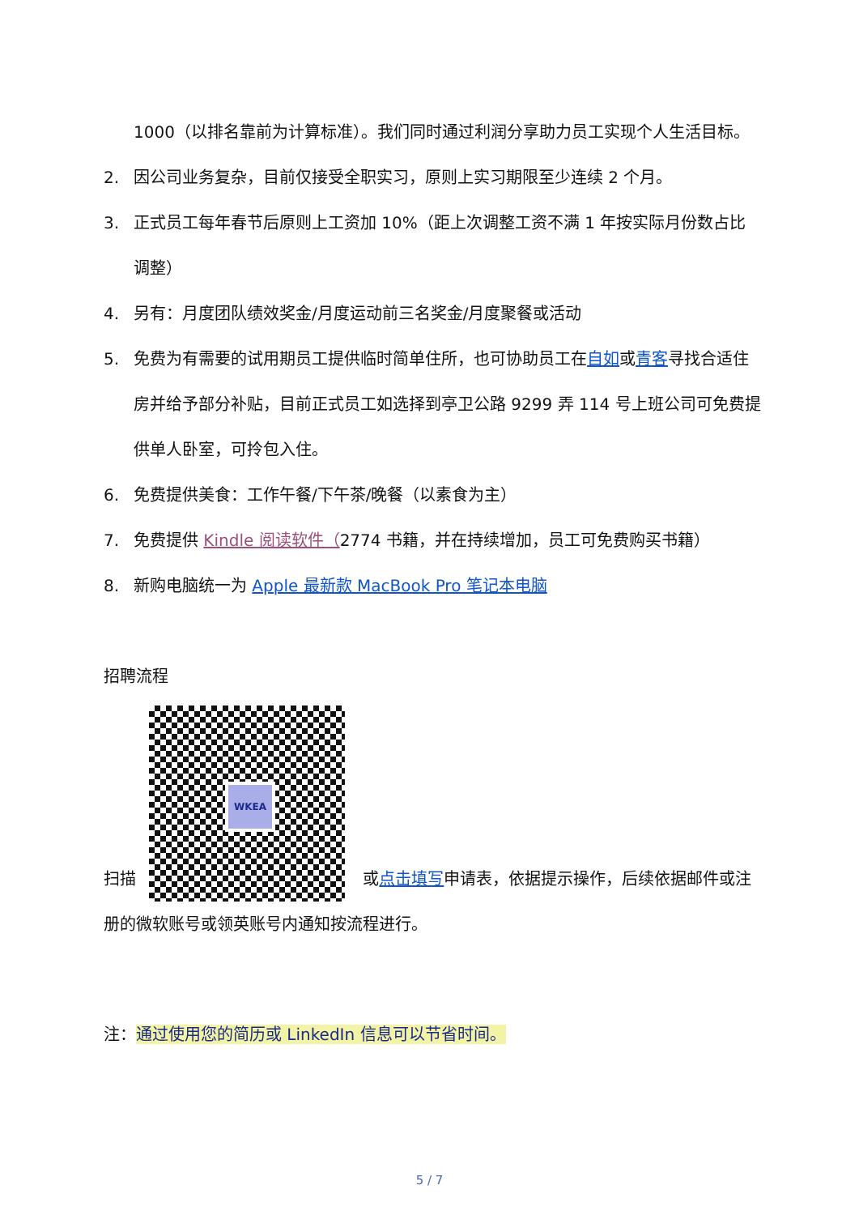1000（以排名靠前为计算标准）。我们同时通过利润分享助力员工实现个人生活目标。
2. 因公司业务复杂，目前仅接受全职实习，原则上实习期限至少连续 2 个月。
3. 正式员工每年春节后原则上工资加 10%（距上次调整工资不满 1 年按实际月份数占比调整）
4. 另有：月度团队绩效奖金/月度运动前三名奖金/月度聚餐或活动
5. 免费为有需要的试用期员工提供临时简单住所，也可协助员工在自如或青客寻找合适住房并给予部分补贴，目前正式员工如选择到亭卫公路 9299 弄 114 号上班公司可免费提供单人卧室，可拎包入住。
6. 免费提供美食：工作午餐/下午茶/晚餐（以素食为主）
7. 免费提供 Kindle 阅读软件（2774 书籍，并在持续增加，员工可免费购买书籍）
8. 新购电脑统一为 Apple 最新款 MacBook Pro 笔记本电脑
招聘流程
扫描 WKEA 或点击填写申请表，依据提示操作，后续依据邮件或注册的微软账号或领英账号内通知按流程进行。
注：通过使用您的简历或 LinkedIn 信息可以节省时间。
5 / 7